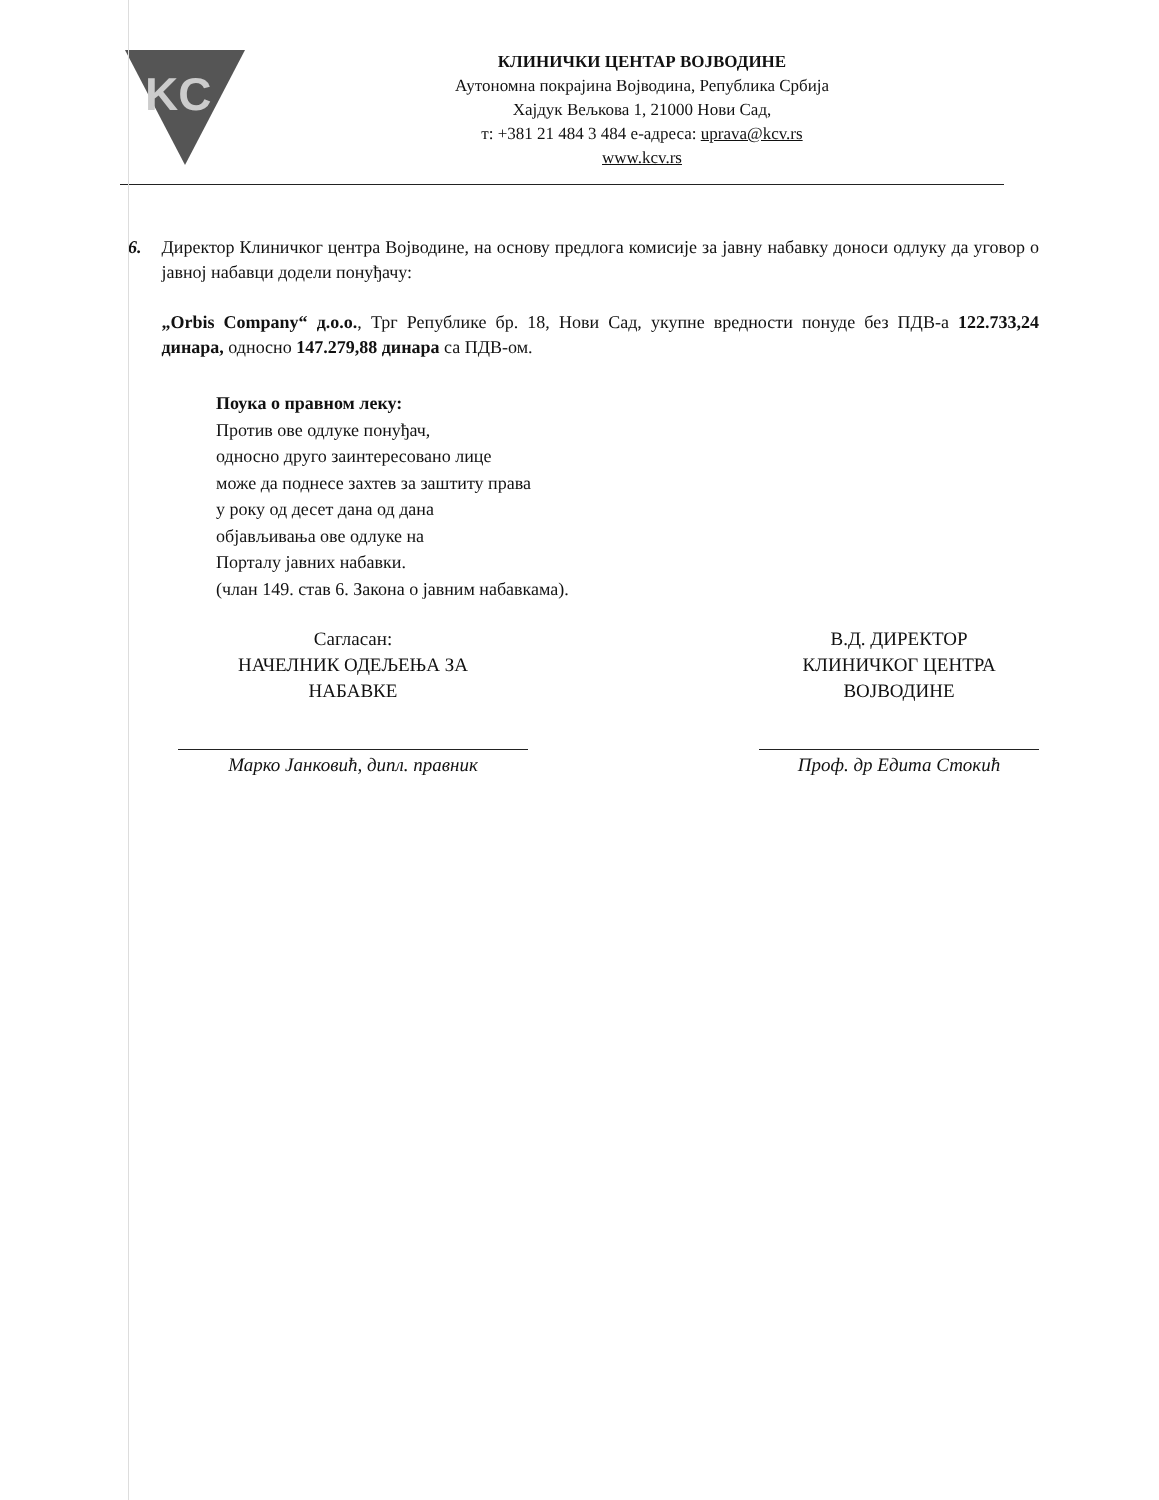KC
КЛИНИЧКИ ЦЕНТАР ВОЈВОДИНЕ
Аутономна покрајина Војводина, Република Србија
Хајдук Вељкова 1, 21000 Нови Сад,
т: +381 21 484 3 484 е-адреса: uprava@kcv.rs
www.kcv.rs
6. Директор Клиничког центра Војводине, на основу предлога комисије за јавну набавку доноси одлуку да уговор о јавној набавци додели понуђачу:
„Orbis Company“ д.о.о., Трг Републике бр. 18, Нови Сад, укупне вредности понуде без ПДВ-а 122.733,24 динара, односно 147.279,88 динара са ПДВ-ом.
Поука о правном леку:
Против ове одлуке понуђач,
односно друго заинтересовано лице
може да поднесе захтев за заштиту права
у року од десет дана од дана
објављивања ове одлуке на
Порталу јавних набавки.
(члан 149. став 6. Закона о јавним набавкама).
Сагласан:
НАЧЕЛНИК ОДЕЉЕЊА ЗА
НАБАВКЕ
Марко Јанковић, дипл. правник
В.Д. ДИРЕКТОР
КЛИНИЧКОГ ЦЕНТРА
ВОЈВОДИНЕ
Проф. др Едита Стокић